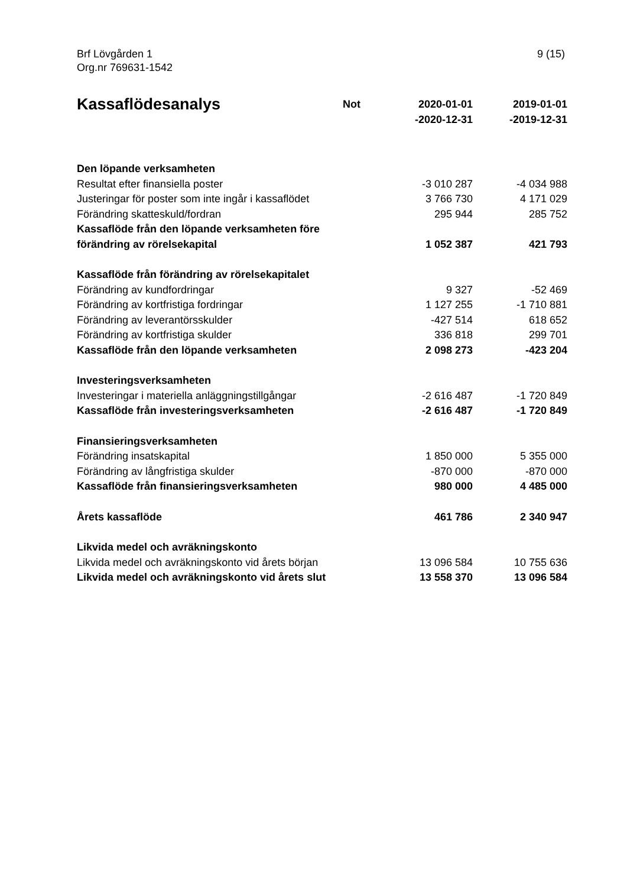Brf Lövgården 1
Org.nr 769631-1542
9 (15)
| Kassaflödesanalys | Not | 2020-01-01 -2020-12-31 | 2019-01-01 -2019-12-31 |
| --- | --- | --- | --- |
| Den löpande verksamheten | | | |
| Resultat efter finansiella poster | | -3 010 287 | -4 034 988 |
| Justeringar för poster som inte ingår i kassaflödet | | 3 766 730 | 4 171 029 |
| Förändring skatteskuld/fordran | | 295 944 | 285 752 |
| Kassaflöde från den löpande verksamheten före förändring av rörelsekapital | | 1 052 387 | 421 793 |
| Kassaflöde från förändring av rörelsekapitalet | | | |
| Förändring av kundfordringar | | 9 327 | -52 469 |
| Förändring av kortfristiga fordringar | | 1 127 255 | -1 710 881 |
| Förändring av leverantörsskulder | | -427 514 | 618 652 |
| Förändring av kortfristiga skulder | | 336 818 | 299 701 |
| Kassaflöde från den löpande verksamheten | | 2 098 273 | -423 204 |
| Investeringsverksamheten | | | |
| Investeringar i materiella anläggningstillgångar | | -2 616 487 | -1 720 849 |
| Kassaflöde från investeringsverksamheten | | -2 616 487 | -1 720 849 |
| Finansieringsverksamheten | | | |
| Förändring insatskapital | | 1 850 000 | 5 355 000 |
| Förändring av långfristiga skulder | | -870 000 | -870 000 |
| Kassaflöde från finansieringsverksamheten | | 980 000 | 4 485 000 |
| Årets kassaflöde | | 461 786 | 2 340 947 |
| Likvida medel och avräkningskonto | | | |
| Likvida medel och avräkningskonto vid årets början | | 13 096 584 | 10 755 636 |
| Likvida medel och avräkningskonto vid årets slut | | 13 558 370 | 13 096 584 |